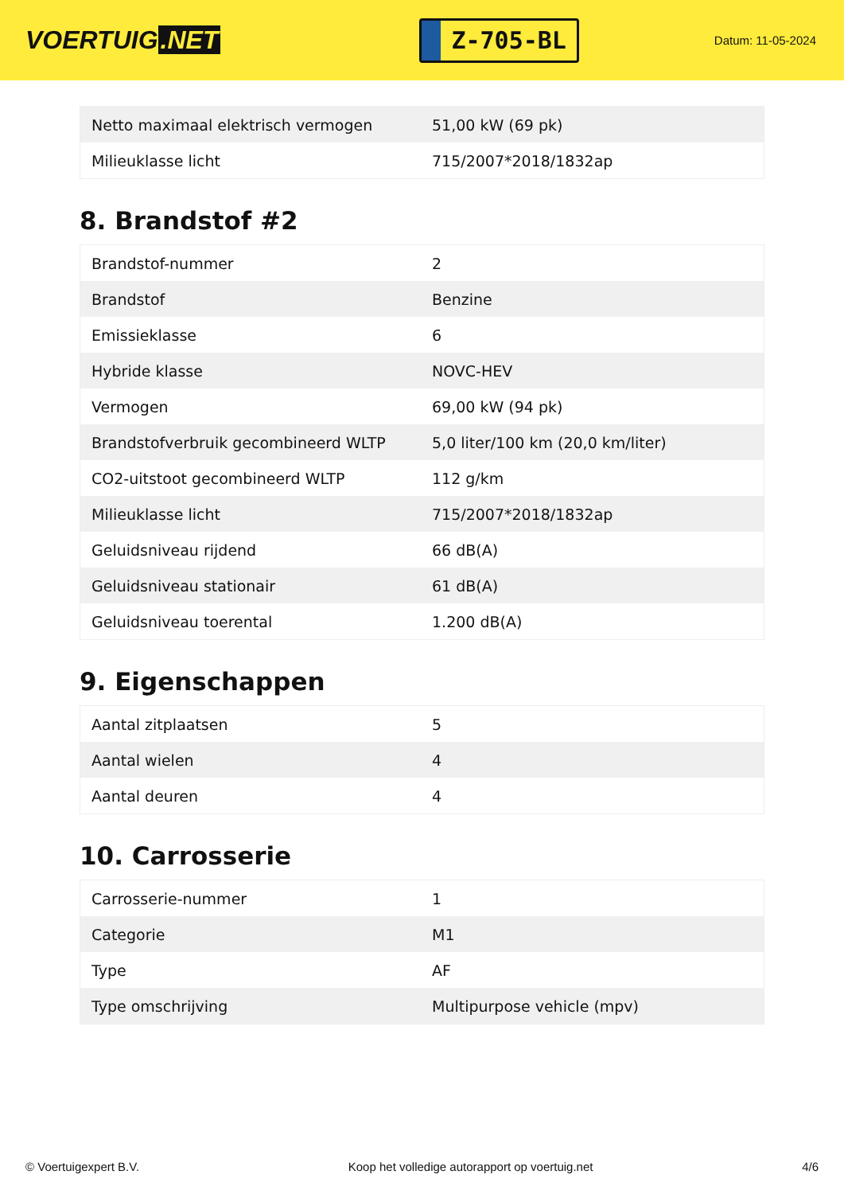VOERTUIG.NET
Z-705-BL
Datum: 11-05-2024
| Netto maximaal elektrisch vermogen | 51,00 kW (69 pk) |
| Milieuklasse licht | 715/2007*2018/1832ap |
8. Brandstof #2
| Brandstof-nummer | 2 |
| Brandstof | Benzine |
| Emissieklasse | 6 |
| Hybride klasse | NOVC-HEV |
| Vermogen | 69,00 kW (94 pk) |
| Brandstofverbruik gecombineerd WLTP | 5,0 liter/100 km (20,0 km/liter) |
| CO2-uitstoot gecombineerd WLTP | 112 g/km |
| Milieuklasse licht | 715/2007*2018/1832ap |
| Geluidsniveau rijdend | 66 dB(A) |
| Geluidsniveau stationair | 61 dB(A) |
| Geluidsniveau toerental | 1.200 dB(A) |
9. Eigenschappen
| Aantal zitplaatsen | 5 |
| Aantal wielen | 4 |
| Aantal deuren | 4 |
10. Carrosserie
| Carrosserie-nummer | 1 |
| Categorie | M1 |
| Type | AF |
| Type omschrijving | Multipurpose vehicle (mpv) |
© Voertuigexpert B.V. Koop het volledige autorapport op voertuig.net 4/6